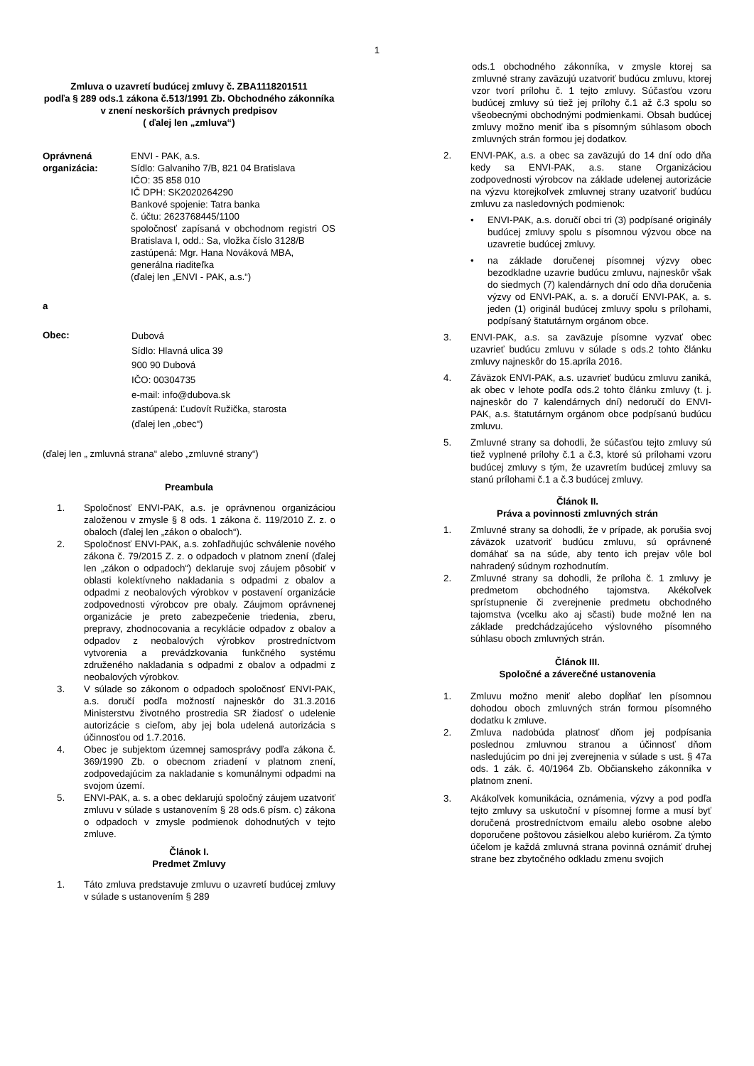1
Zmluva o uzavretí budúcej zmluvy č. ZBA1118201511
podľa § 289 ods.1 zákona č.513/1991 Zb. Obchodného zákonníka v znení neskorších právnych predpisov
( ďalej len „zmluva“)
Oprávnená organizácia:
ENVI - PAK, a.s.
Sídlo: Galvaniho 7/B, 821 04 Bratislava
IČO: 35 858 010
IČ DPH: SK2020264290
Bankové spojenie: Tatra banka
č. účtu: 2623768445/1100
spoločnosť zapísaná v obchodnom registri OS Bratislava I, odd.: Sa, vložka číslo 3128/B
zastúpená: Mgr. Hana Nováková MBA, generálna riaditeľka
(ďalej len „ENVI - PAK, a.s.“)
a
Obec:
Dubová
Sídlo: Hlavná ulica 39
900 90 Dubová
IČO: 00304735
e-mail: info@dubova.sk
zastúpená: Ľudovít Ružička, starosta
(ďalej len „obec“)
(ďalej len „ zmluvná strana“ alebo „zmluvné strany“)
Preambula
1. Spoločnosť ENVI-PAK, a.s. je oprávnenou organizáciou založenou v zmysle § 8 ods. 1 zákona č. 119/2010 Z. z. o obaloch (ďalej len „zákon o obaloch“).
2. Spoločnosť ENVI-PAK, a.s. zohľadňujúc schválenie nového zákona č. 79/2015 Z. z. o odpadoch v platnom znení (ďalej len „zákon o odpadoch“) deklaruje svoj záujem pôsobiť v oblasti kolektívneho nakladania s odpadmi z obalov a odpadmi z neobalových výrobkov v postavení organizácie zodpovednosti výrobcov pre obaly. Záujmom oprávnenej organizácie je preto zabezpečenie triedenia, zberu, prepravy, zhodnocovania a recyklácie odpadov z obalov a odpadov z neobalových výrobkov prostredníctvom vytvorenia a prevádzkovania funkčného systému združeného nakladania s odpadmi z obalov a odpadmi z neobalových výrobkov.
3. V súlade so zákonom o odpadoch spoločnosť ENVI-PAK, a.s. doručí podľa možností najneskôr do 31.3.2016 Ministerstvu životného prostredia SR žiadosť o udelenie autorizácie s cieľom, aby jej bola udelená autorizácia s účinnosťou od 1.7.2016.
4. Obec je subjektom územnej samosprávy podľa zákona č. 369/1990 Zb. o obecnom zriadení v platnom znení, zodpovedajúcim za nakladanie s komunálnymi odpadmi na svojom území.
5. ENVI-PAK, a. s. a obec deklarujú spoločný záujem uzatvoriť zmluvu v súlade s ustanovením § 28 ods.6 písm. c) zákona o odpadoch v zmysle podmienok dohodnutých v tejto zmluve.
Článok I.
Predmet Zmluvy
1. Táto zmluva predstavuje zmluvu o uzavretí budúcej zmluvy v súlade s ustanovením § 289
ods.1 obchodného zákonníka, v zmysle ktorej sa zmluvné strany zaväzujú uzatvoriť budúcu zmluvu, ktorej vzor tvorí prílohu č. 1 tejto zmluvy. Súčasťou vzoru budúcej zmluvy sú tiež jej prílohy č.1 až č.3 spolu so všeobecnými obchodnými podmienkami. Obsah budúcej zmluvy možno meniť iba s písomným súhlasom oboch zmluvných strán formou jej dodatkov.
2. ENVI-PAK, a.s. a obec sa zaväzujú do 14 dní odo dňa kedy sa ENVI-PAK, a.s. stane Organizáciou zodpovednosti výrobcov na základe udelenej autorizácie na výzvu ktorejkoľvek zmluvnej strany uzatvoriť budúcu zmluvu za nasledovných podmienok:
• ENVI-PAK, a.s. doručí obci tri (3) podpísané originály budúcej zmluvy spolu s písomnou výzvou obce na uzavretie budúcej zmluvy.
• na základe doručenej písomnej výzvy obec bezodkladne uzavrie budúcu zmluvu, najneskôr však do siedmych (7) kalendárnych dní odo dňa doručenia výzvy od ENVI-PAK, a. s. a doručí ENVI-PAK, a. s. jeden (1) originál budúcej zmluvy spolu s prílohami, podpísaný štatutárnym orgánom obce.
3. ENVI-PAK, a.s. sa zaväzuje písomne vyzvať obec uzavrieť budúcu zmluvu v súlade s ods.2 tohto článku zmluvy najneskôr do 15.apríla 2016.
4. Záväzok ENVI-PAK, a.s. uzavrieť budúcu zmluvu zaniká, ak obec v lehote podľa ods.2 tohto článku zmluvy (t. j. najneskôr do 7 kalendárnych dní) nedoručí do ENVI-PAK, a.s. štatutárnym orgánom obce podpísanú budúcu zmluvu.
5. Zmluvné strany sa dohodli, že súčasťou tejto zmluvy sú tiež vyplnené prílohy č.1 a č.3, ktoré sú prílohami vzoru budúcej zmluvy s tým, že uzavretím budúcej zmluvy sa stanú prílohami č.1 a č.3 budúcej zmluvy.
Článok II.
Práva a povinnosti zmluvných strán
1. Zmluvné strany sa dohodli, že v prípade, ak porušia svoj záväzok uzatvoriť budúcu zmluvu, sú oprávnené domáhať sa na súde, aby tento ich prejav vôle bol nahradený súdnym rozhodnutím.
2. Zmluvné strany sa dohodli, že príloha č. 1 zmluvy je predmetom obchodného tajomstva. Akékoľvek sprístupnenie či zverejnenie predmetu obchodného tajomstva (vcelku ako aj sčasti) bude možné len na základe predchádzajúceho výslovného písomného súhlasu oboch zmluvných strán.
Článok III.
Spoločné a záverečné ustanovenia
1. Zmluvu možno meniť alebo dopĺňať len písomnou dohodou oboch zmluvných strán formou písomného dodatku k zmluve.
2. Zmluva nadobúda platnosť dňom jej podpísania poslednou zmluvnou stranou a účinnosť dňom nasledujúcim po dni jej zverejnenia v súlade s ust. § 47a ods. 1 zák. č. 40/1964 Zb. Občianskeho zákonníka v platnom znení.
3. Akákoľvek komunikácia, oznámenia, výzvy a pod podľa tejto zmluvy sa uskutoční v písomnej forme a musí byť doručená prostredníctvom emailu alebo osobne alebo doporučene poštovou zásielkou alebo kuriérom. Za týmto účelom je každá zmluvná strana povinná oznámiť druhej strane bez zbytočného odkladu zmenu svojich